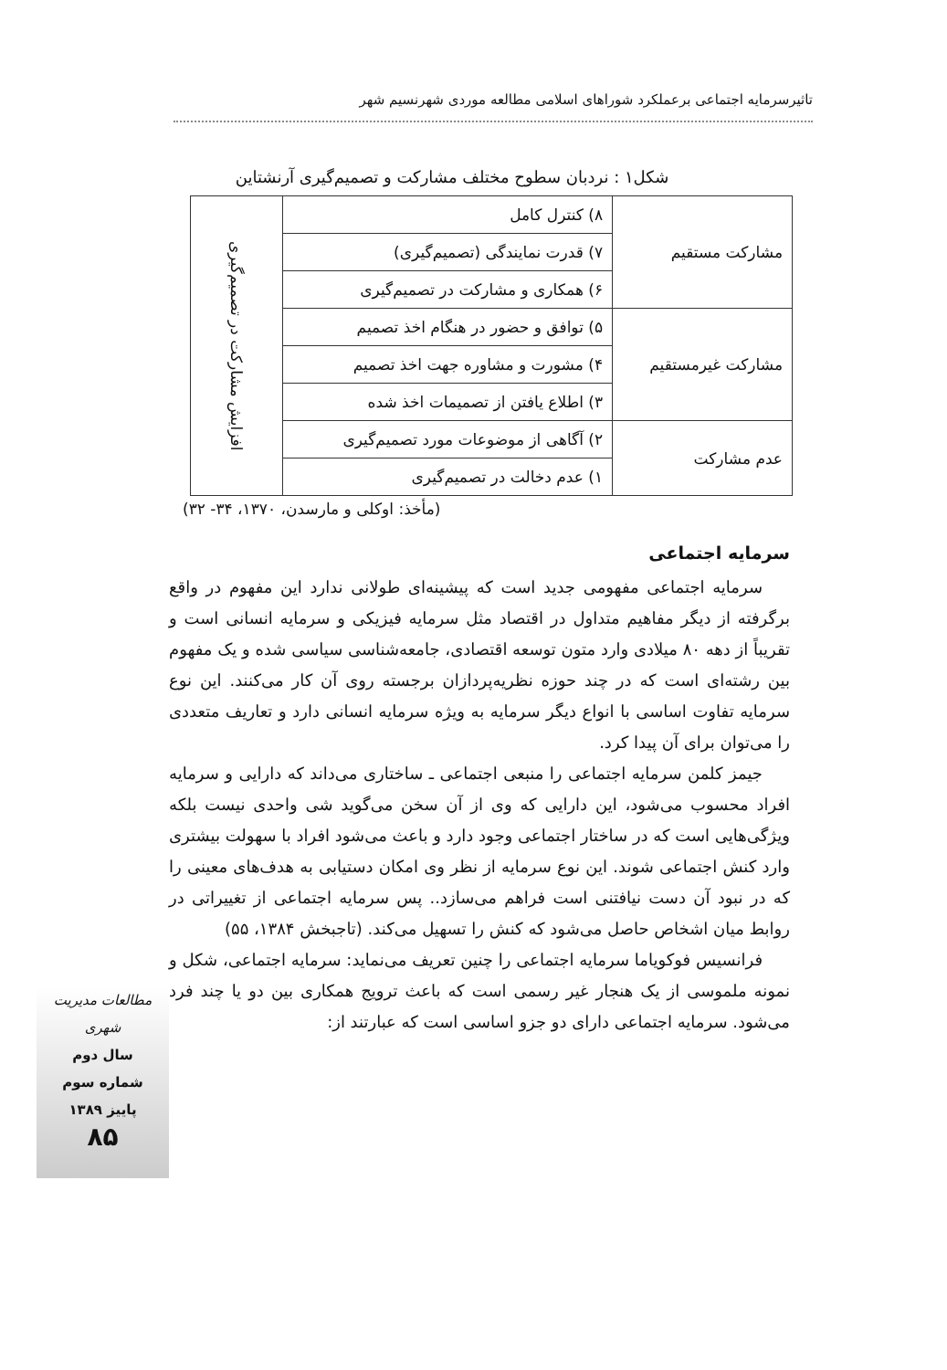تاثیرسرمایه اجتماعی برعملکرد شوراهای اسلامی مطالعه موردی شهرنسیم شهر
شکل۱ : نردبان سطوح مختلف مشارکت و تصمیم‌گیری آرنشتاین
| مشارکت مستقیم | ۸) کنترل کامل | افزایش مشارکت در تصمیم‌گیری |
| | ۷) قدرت نمایندگی (تصمیم‌گیری) | |
| | ۶) همکاری و مشارکت در تصمیم‌گیری | |
| مشارکت غیرمستقیم | ۵) توافق و حضور در هنگام اخذ تصمیم | |
| | ۴) مشورت و مشاوره جهت اخذ تصمیم | |
| | ۳) اطلاع یافتن از تصمیمات اخذ شده | |
| عدم مشارکت | ۲) آگاهی از موضوعات مورد تصمیم‌گیری | |
| | ۱) عدم دخالت در تصمیم‌گیری | |
(مأخذ: اوکلی و مارسدن، ۱۳۷۰، ۳۴- ۳۲)
سرمایه اجتماعی
سرمایه اجتماعی مفهومی جدید است که پیشینه‌ای طولانی ندارد این مفهوم در واقع برگرفته از دیگر مفاهیم متداول در اقتصاد مثل سرمایه فیزیکی و سرمایه انسانی است و تقریباً از دهه ۸۰ میلادی وارد متون توسعه اقتصادی، جامعه‌شناسی سیاسی شده و یک مفهوم بین رشته‌ای است که در چند حوزه نظریه‌پردازان برجسته روی آن کار می‌کنند. این نوع سرمایه تفاوت اساسی با انواع دیگر سرمایه به ویژه سرمایه انسانی دارد و تعاریف متعددی را می‌توان برای آن پیدا کرد.
جیمز کلمن سرمایه اجتماعی را منبعی اجتماعی ـ ساختاری می‌داند که دارایی و سرمایه افراد محسوب می‌شود، این دارایی که وی از آن سخن می‌گوید شی واحدی نیست بلکه ویژگی‌هایی است که در ساختار اجتماعی وجود دارد و باعث می‌شود افراد با سهولت بیشتری وارد کنش اجتماعی شوند. این نوع سرمایه از نظر وی امکان دستیابی به هدف‌های معینی را که در نبود آن دست نیافتنی است فراهم می‌سازد.. پس سرمایه اجتماعی از تغییراتی در روابط میان اشخاص حاصل می‌شود که کنش را تسهیل می‌کند. (تاجبخش ۱۳۸۴، ۵۵)
فرانسیس فوکویاما سرمایه اجتماعی را چنین تعریف می‌نماید: سرمایه اجتماعی، شکل و نمونه ملموسی از یک هنجار غیر رسمی است که باعث ترویج همکاری بین دو یا چند فرد می‌شود. سرمایه اجتماعی دارای دو جزو اساسی است که عبارتند از:
مطالعات مدیریت شهری
سال دوم
شماره سوم
پاییز ۱۳۸۹
۸۵